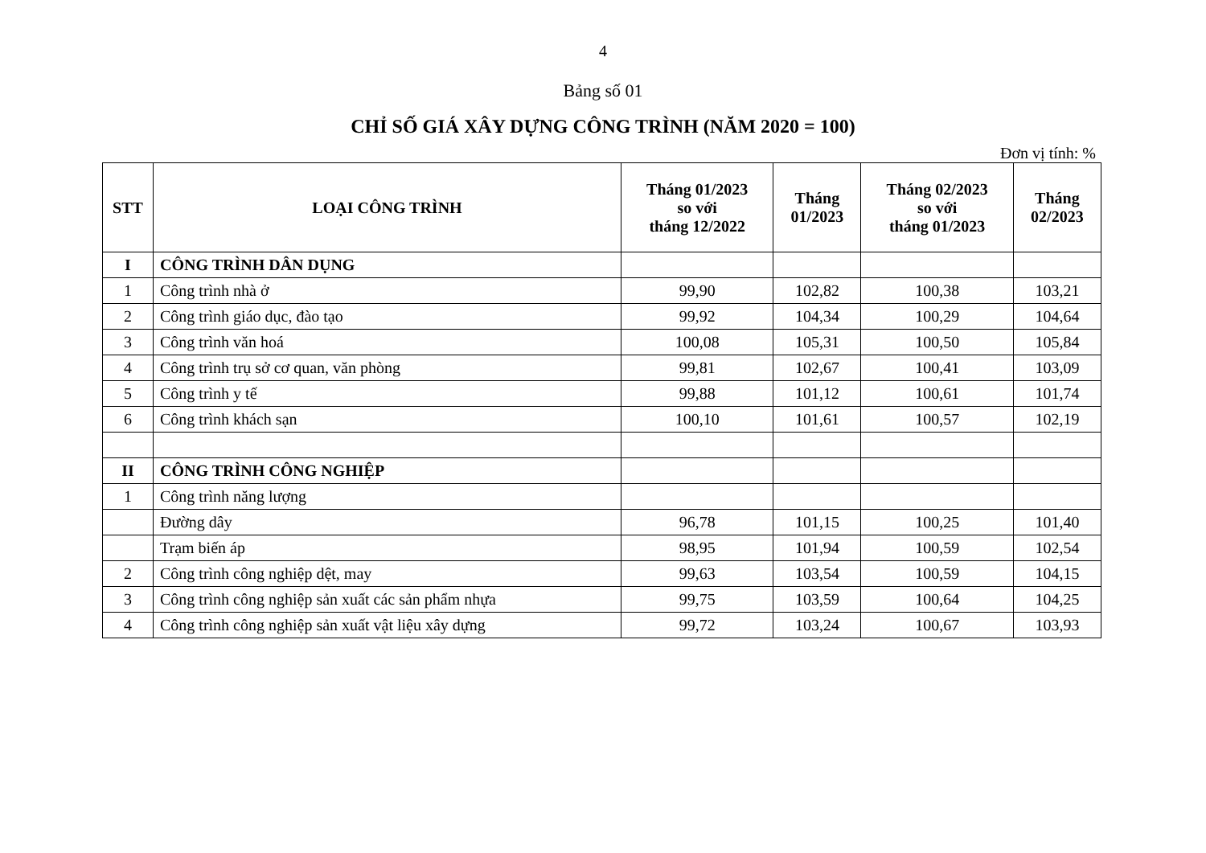4
Bảng số 01
CHỈ SỐ GIÁ XÂY DỰNG CÔNG TRÌNH (NĂM 2020 = 100)
Đơn vị tính: %
| STT | LOẠI CÔNG TRÌNH | Tháng 01/2023 so với tháng 12/2022 | Tháng 01/2023 | Tháng 02/2023 so với tháng 01/2023 | Tháng 02/2023 |
| --- | --- | --- | --- | --- | --- |
| I | CÔNG TRÌNH DÂN DỤNG | | | | |
| 1 | Công trình nhà ở | 99,90 | 102,82 | 100,38 | 103,21 |
| 2 | Công trình giáo dục, đào tạo | 99,92 | 104,34 | 100,29 | 104,64 |
| 3 | Công trình văn hoá | 100,08 | 105,31 | 100,50 | 105,84 |
| 4 | Công trình trụ sở cơ quan, văn phòng | 99,81 | 102,67 | 100,41 | 103,09 |
| 5 | Công trình y tế | 99,88 | 101,12 | 100,61 | 101,74 |
| 6 | Công trình khách sạn | 100,10 | 101,61 | 100,57 | 102,19 |
| II | CÔNG TRÌNH CÔNG NGHIỆP | | | | |
| 1 | Công trình năng lượng | | | | |
| | Đường dây | 96,78 | 101,15 | 100,25 | 101,40 |
| | Trạm biến áp | 98,95 | 101,94 | 100,59 | 102,54 |
| 2 | Công trình công nghiệp dệt, may | 99,63 | 103,54 | 100,59 | 104,15 |
| 3 | Công trình công nghiệp sản xuất các sản phẩm nhựa | 99,75 | 103,59 | 100,64 | 104,25 |
| 4 | Công trình công nghiệp sản xuất vật liệu xây dựng | 99,72 | 103,24 | 100,67 | 103,93 |